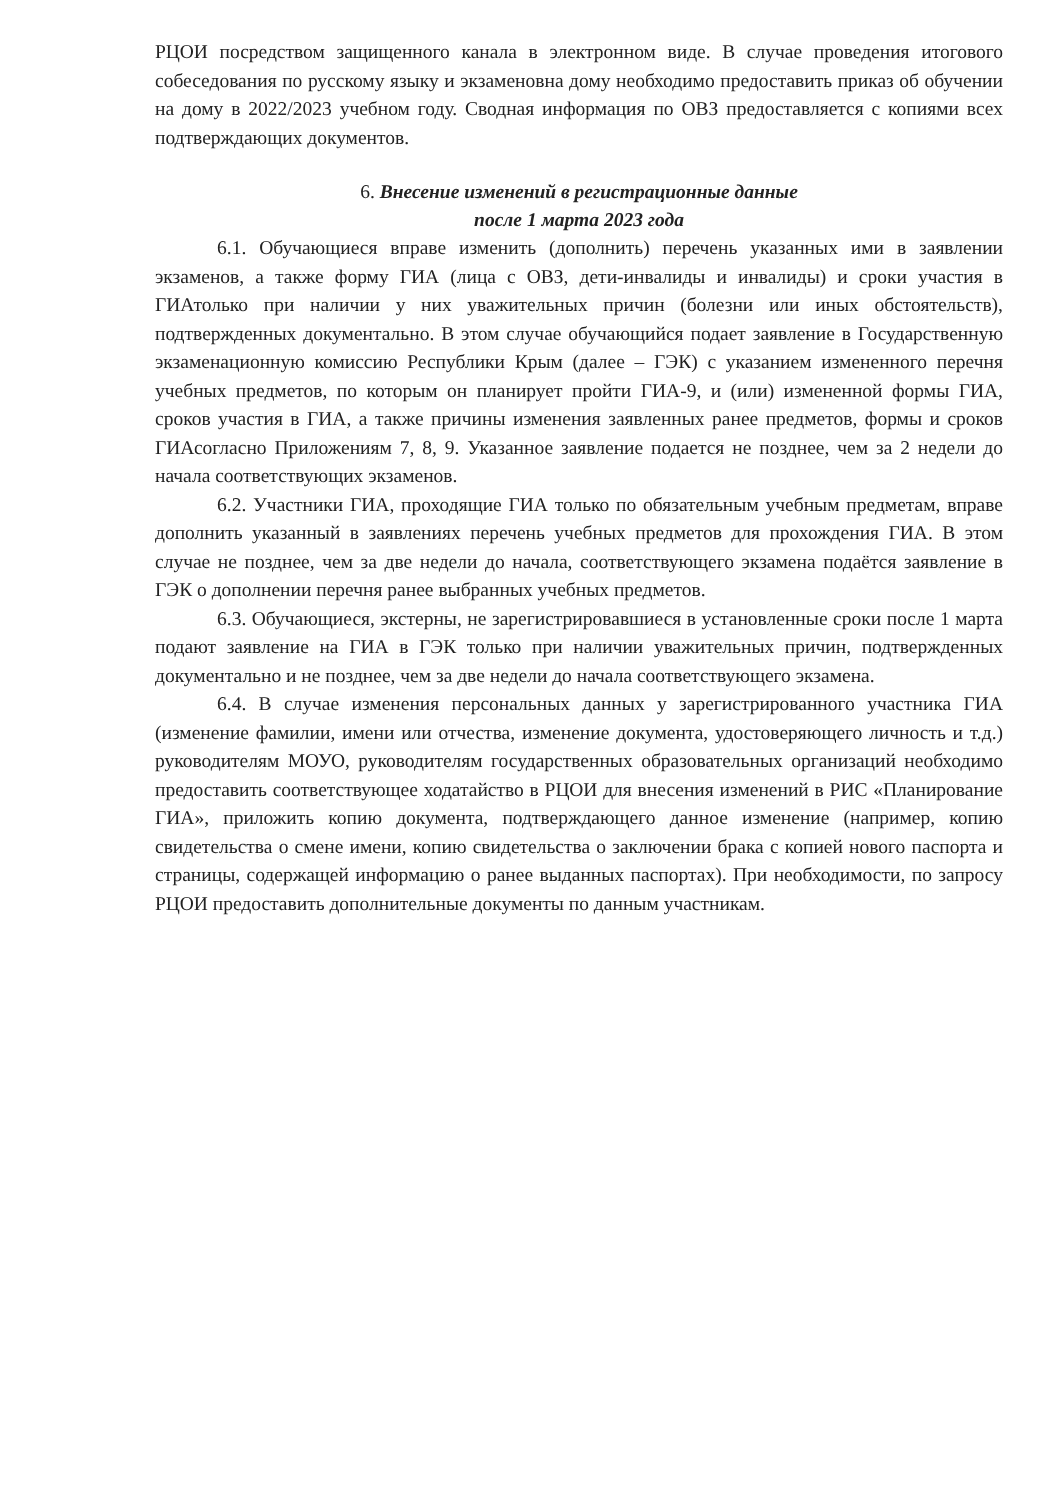РЦОИ посредством защищенного канала в электронном виде. В случае проведения итогового собеседования по русскому языку и экзаменовна дому необходимо предоставить приказ об обучении на дому в 2022/2023 учебном году. Сводная информация по ОВЗ предоставляется с копиями всех подтверждающих документов.
6. Внесение изменений в регистрационные данные
после 1 марта 2023 года
6.1. Обучающиеся вправе изменить (дополнить) перечень указанных ими в заявлении экзаменов, а также форму ГИА (лица с ОВЗ, дети-инвалиды и инвалиды) и сроки участия в ГИАтолько при наличии у них уважительных причин (болезни или иных обстоятельств), подтвержденных документально. В этом случае обучающийся подает заявление в Государственную экзаменационную комиссию Республики Крым (далее – ГЭК) с указанием измененного перечня учебных предметов, по которым он планирует пройти ГИА-9, и (или) измененной формы ГИА, сроков участия в ГИА, а также причины изменения заявленных ранее предметов, формы и сроков ГИАсогласно Приложениям 7, 8, 9. Указанное заявление подается не позднее, чем за 2 недели до начала соответствующих экзаменов.
6.2. Участники ГИА, проходящие ГИА только по обязательным учебным предметам, вправе дополнить указанный в заявлениях перечень учебных предметов для прохождения ГИА. В этом случае не позднее, чем за две недели до начала, соответствующего экзамена подаётся заявление в ГЭК о дополнении перечня ранее выбранных учебных предметов.
6.3. Обучающиеся, экстерны, не зарегистрировавшиеся в установленные сроки после 1 марта подают заявление на ГИА в ГЭК только при наличии уважительных причин, подтвержденных документально и не позднее, чем за две недели до начала соответствующего экзамена.
6.4. В случае изменения персональных данных у зарегистрированного участника ГИА (изменение фамилии, имени или отчества, изменение документа, удостоверяющего личность и т.д.) руководителям МОУО, руководителям государственных образовательных организаций необходимо предоставить соответствующее ходатайство в РЦОИ для внесения изменений в РИС «Планирование ГИА», приложить копию документа, подтверждающего данное изменение (например, копию свидетельства о смене имени, копию свидетельства о заключении брака с копией нового паспорта и страницы, содержащей информацию о ранее выданных паспортах). При необходимости, по запросу РЦОИ предоставить дополнительные документы по данным участникам.